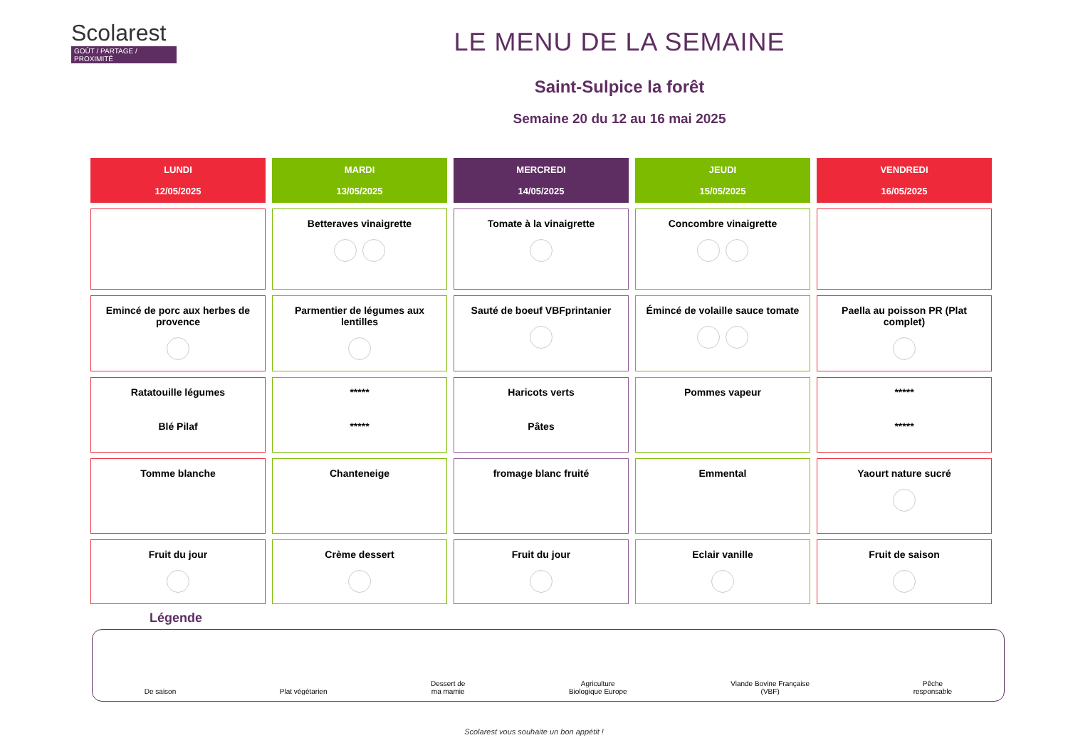Scolarest
GOÛT / PARTAGE / PROXIMITÉ
LE MENU DE LA SEMAINE
Saint-Sulpice la forêt
Semaine 20 du 12 au 16 mai 2025
| LUNDI 12/05/2025 | MARDI 13/05/2025 | MERCREDI 14/05/2025 | JEUDI 15/05/2025 | VENDREDI 16/05/2025 |
| --- | --- | --- | --- | --- |
| | Betteraves vinaigrette | Tomate à la vinaigrette | Concombre vinaigrette | |
| Emincé de porc aux herbes de provence | Parmentier de légumes aux lentilles | Sauté de boeuf VBFprintanier | Émincé de volaille sauce tomate | Paella au poisson PR (Plat complet) |
| Ratatouille légumes Blé Pilaf | ***** ***** | Haricots verts Pâtes | Pommes vapeur | ***** ***** |
| Tomme blanche | Chanteneige | fromage blanc fruité | Emmental | Yaourt nature sucré |
| Fruit du jour | Crème dessert | Fruit du jour | Eclair vanille | Fruit de saison |
Légende
De saison
Plat végétarien
Dessert de
ma mamie
Agriculture
Biologique Europe
Viande Bovine Française
(VBF)
Pêche
responsable
Scolarest vous souhaite un bon appétit !